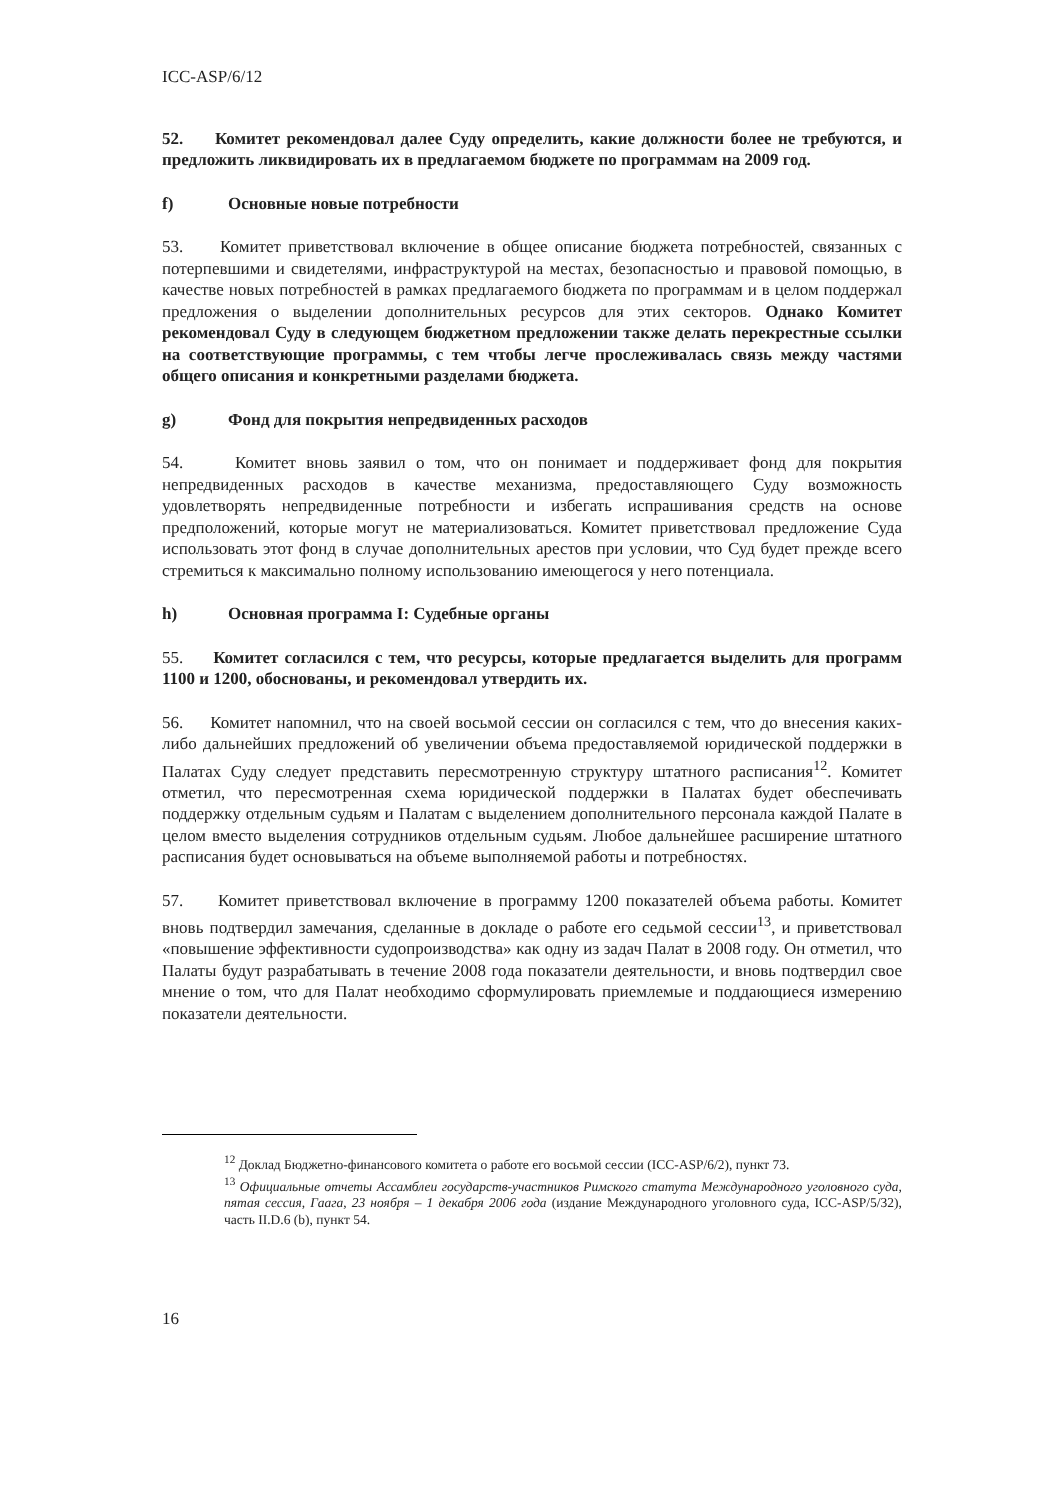ICC-ASP/6/12
52. Комитет рекомендовал далее Суду определить, какие должности более не требуются, и предложить ликвидировать их в предлагаемом бюджете по программам на 2009 год.
f) Основные новые потребности
53. Комитет приветствовал включение в общее описание бюджета потребностей, связанных с потерпевшими и свидетелями, инфраструктурой на местах, безопасностью и правовой помощью, в качестве новых потребностей в рамках предлагаемого бюджета по программам и в целом поддержал предложения о выделении дополнительных ресурсов для этих секторов. Однако Комитет рекомендовал Суду в следующем бюджетном предложении также делать перекрестные ссылки на соответствующие программы, с тем чтобы легче прослеживалась связь между частями общего описания и конкретными разделами бюджета.
g) Фонд для покрытия непредвиденных расходов
54. Комитет вновь заявил о том, что он понимает и поддерживает фонд для покрытия непредвиденных расходов в качестве механизма, предоставляющего Суду возможность удовлетворять непредвиденные потребности и избегать испрашивания средств на основе предположений, которые могут не материализоваться. Комитет приветствовал предложение Суда использовать этот фонд в случае дополнительных арестов при условии, что Суд будет прежде всего стремиться к максимально полному использованию имеющегося у него потенциала.
h) Основная программа I: Судебные органы
55. Комитет согласился с тем, что ресурсы, которые предлагается выделить для программ 1100 и 1200, обоснованы, и рекомендовал утвердить их.
56. Комитет напомнил, что на своей восьмой сессии он согласился с тем, что до внесения каких-либо дальнейших предложений об увеличении объема предоставляемой юридической поддержки в Палатах Суду следует представить пересмотренную структуру штатного расписания<sup>12</sup>. Комитет отметил, что пересмотренная схема юридической поддержки в Палатах будет обеспечивать поддержку отдельным судьям и Палатам с выделением дополнительного персонала каждой Палате в целом вместо выделения сотрудников отдельным судьям. Любое дальнейшее расширение штатного расписания будет основываться на объеме выполняемой работы и потребностях.
57. Комитет приветствовал включение в программу 1200 показателей объема работы. Комитет вновь подтвердил замечания, сделанные в докладе о работе его седьмой сессии<sup>13</sup>, и приветствовал «повышение эффективности судопроизводства» как одну из задач Палат в 2008 году. Он отметил, что Палаты будут разрабатывать в течение 2008 года показатели деятельности, и вновь подтвердил свое мнение о том, что для Палат необходимо сформулировать приемлемые и поддающиеся измерению показатели деятельности.
<sup>12</sup> Доклад Бюджетно-финансового комитета о работе его восьмой сессии (ICC-ASP/6/2), пункт 73.
<sup>13</sup> Официальные отчеты Ассамблеи государств-участников Римского статута Международного уголовного суда, пятая сессия, Гаага, 23 ноября – 1 декабря 2006 года (издание Международного уголовного суда, ICC-ASP/5/32), часть II.D.6 (b), пункт 54.
16